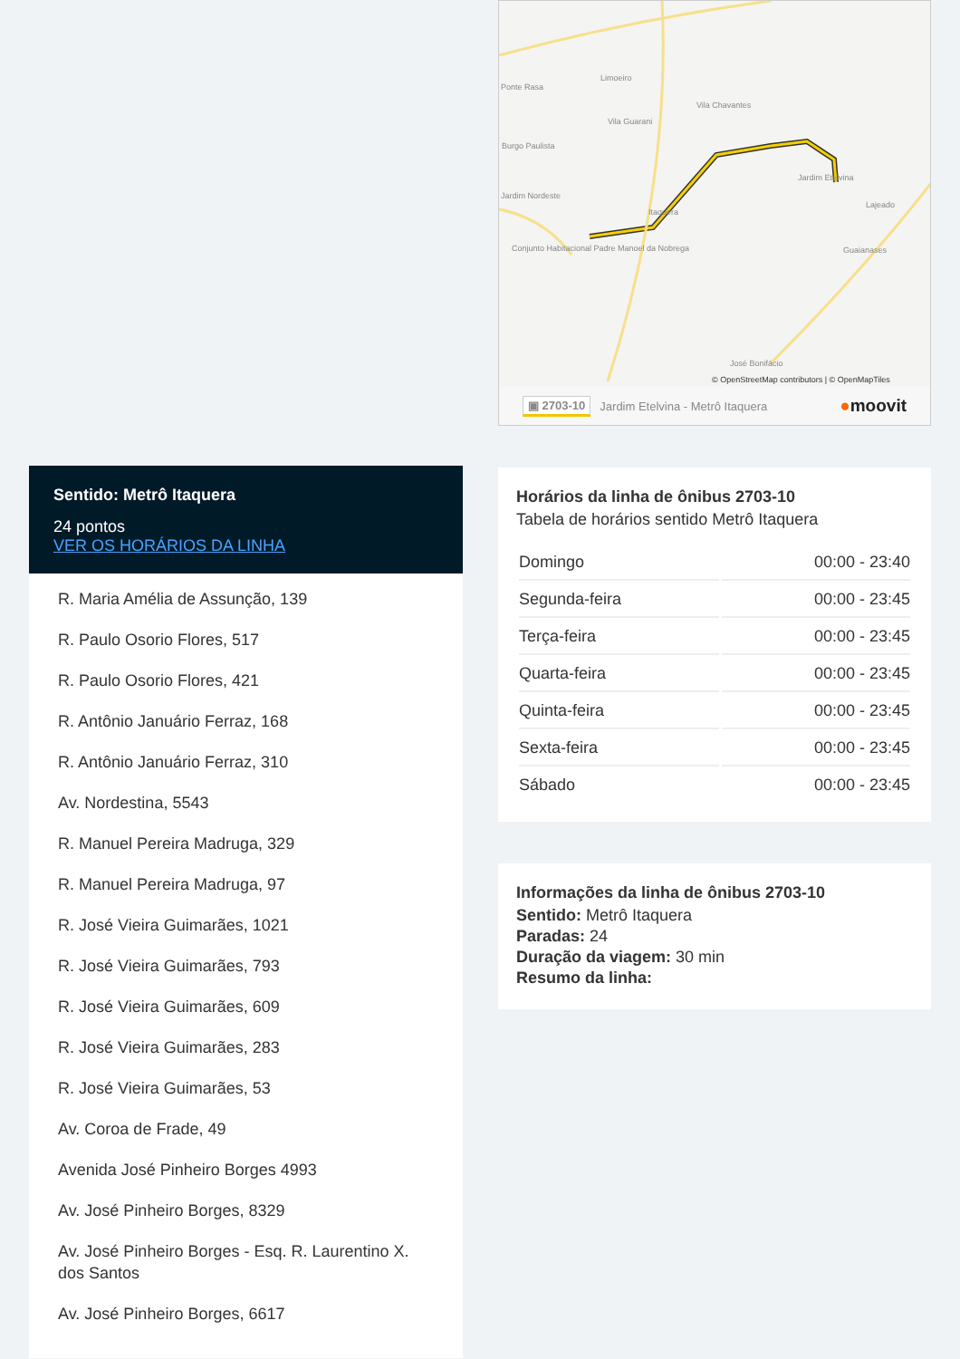Sentido: Metrô Itaquera
24 pontos
VER OS HORÁRIOS DA LINHA
R. Maria Amélia de Assunção, 139
R. Paulo Osorio Flores, 517
R. Paulo Osorio Flores, 421
R. Antônio Januário Ferraz, 168
R. Antônio Januário Ferraz, 310
Av. Nordestina, 5543
R. Manuel Pereira Madruga, 329
R. Manuel Pereira Madruga, 97
R. José Vieira Guimarães, 1021
R. José Vieira Guimarães, 793
R. José Vieira Guimarães, 609
R. José Vieira Guimarães, 283
R. José Vieira Guimarães, 53
Av. Coroa de Frade, 49
Avenida José Pinheiro Borges 4993
Av. José Pinheiro Borges, 8329
Av. José Pinheiro Borges - Esq. R. Laurentino X. dos Santos
Av. José Pinheiro Borges, 6617
Limoeiro
Ponte Rasa
Vila Chavantes
Vila Guarani
Burgo Paulista
Jardim Nordeste
Jardim Etelvina
Itaquera
Lajeado
Conjunto Habitacional Padre Manoel da Nobrega Guaianases
José Bonifácio
© OpenStreetMap contributors | © OpenMapTiles
▣ 2703-10 Jardim Etelvina - Metrô Itaquera ●moovit
Horários da linha de ônibus 2703-10
Tabela de horários sentido Metrô Itaquera
| Domingo | 00:00 - 23:40 |
| Segunda-feira | 00:00 - 23:45 |
| Terça-feira | 00:00 - 23:45 |
| Quarta-feira | 00:00 - 23:45 |
| Quinta-feira | 00:00 - 23:45 |
| Sexta-feira | 00:00 - 23:45 |
| Sábado | 00:00 - 23:45 |
Informações da linha de ônibus 2703-10
Sentido: Metrô Itaquera
Paradas: 24
Duração da viagem: 30 min
Resumo da linha: